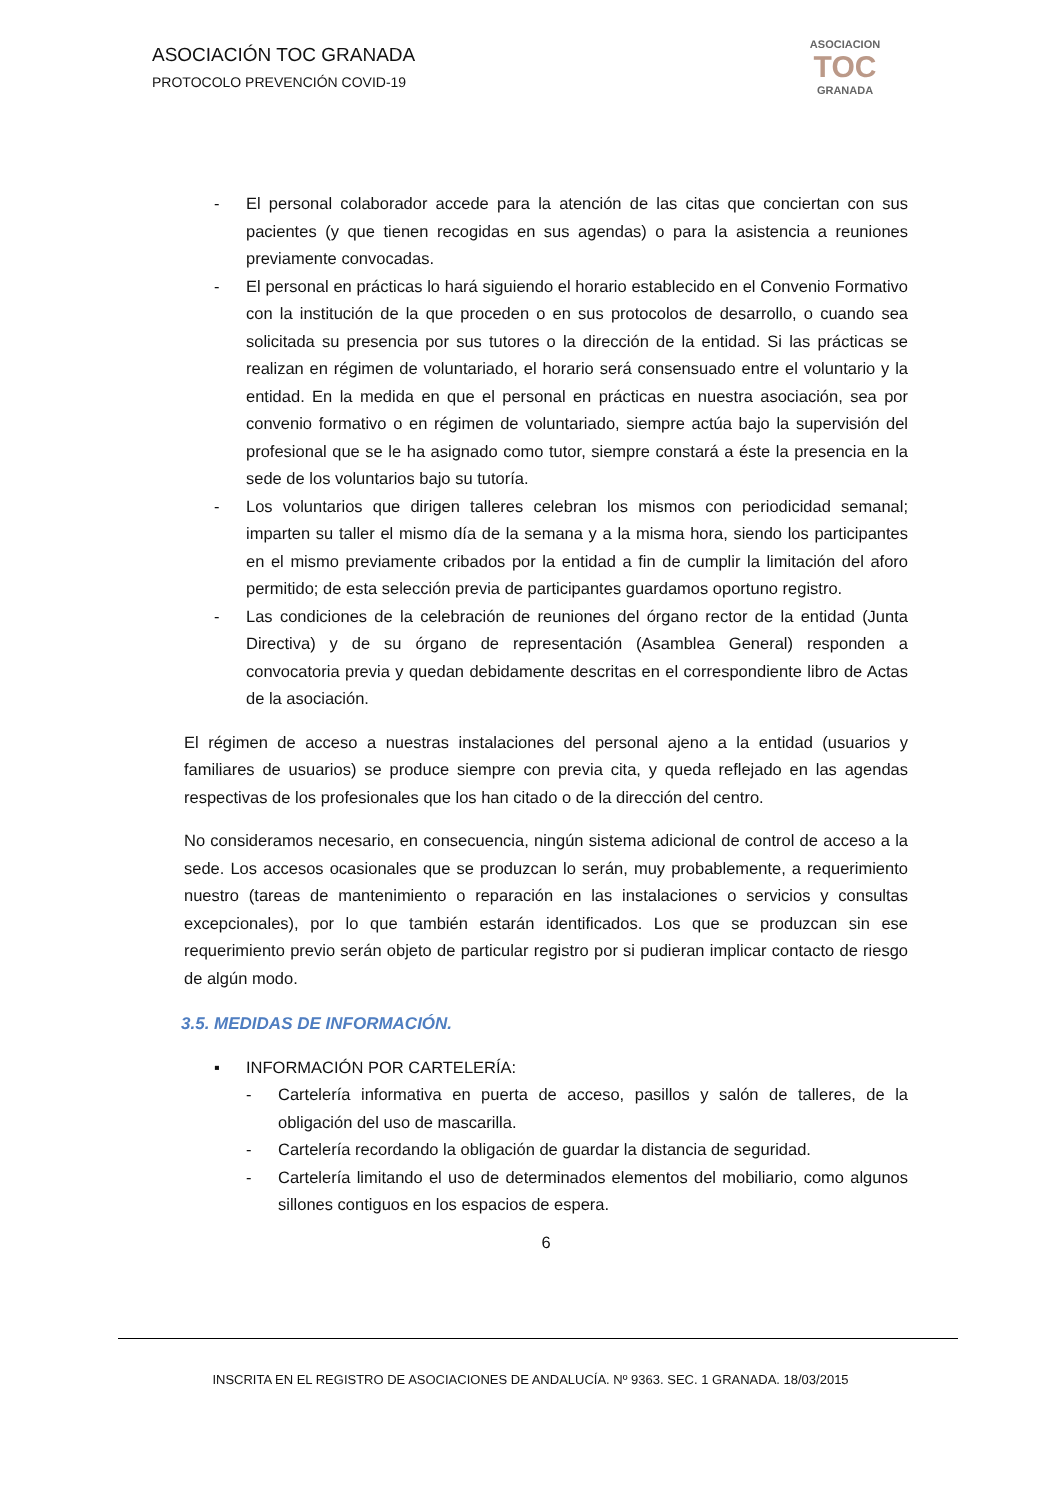ASOCIACIÓN TOC GRANADA
PROTOCOLO PREVENCIÓN COVID-19
ASOCIACION
TOC
GRANADA
- El personal colaborador accede para la atención de las citas que conciertan con sus pacientes (y que tienen recogidas en sus agendas) o para la asistencia a reuniones previamente convocadas.
- El personal en prácticas lo hará siguiendo el horario establecido en el Convenio Formativo con la institución de la que proceden o en sus protocolos de desarrollo, o cuando sea solicitada su presencia por sus tutores o la dirección de la entidad. Si las prácticas se realizan en régimen de voluntariado, el horario será consensuado entre el voluntario y la entidad. En la medida en que el personal en prácticas en nuestra asociación, sea por convenio formativo o en régimen de voluntariado, siempre actúa bajo la supervisión del profesional que se le ha asignado como tutor, siempre constará a éste la presencia en la sede de los voluntarios bajo su tutoría.
- Los voluntarios que dirigen talleres celebran los mismos con periodicidad semanal; imparten su taller el mismo día de la semana y a la misma hora, siendo los participantes en el mismo previamente cribados por la entidad a fin de cumplir la limitación del aforo permitido; de esta selección previa de participantes guardamos oportuno registro.
- Las condiciones de la celebración de reuniones del órgano rector de la entidad (Junta Directiva) y de su órgano de representación (Asamblea General) responden a convocatoria previa y quedan debidamente descritas en el correspondiente libro de Actas de la asociación.
El régimen de acceso a nuestras instalaciones del personal ajeno a la entidad (usuarios y familiares de usuarios) se produce siempre con previa cita, y queda reflejado en las agendas respectivas de los profesionales que los han citado o de la dirección del centro.
No consideramos necesario, en consecuencia, ningún sistema adicional de control de acceso a la sede. Los accesos ocasionales que se produzcan lo serán, muy probablemente, a requerimiento nuestro (tareas de mantenimiento o reparación en las instalaciones o servicios y consultas excepcionales), por lo que también estarán identificados. Los que se produzcan sin ese requerimiento previo serán objeto de particular registro por si pudieran implicar contacto de riesgo de algún modo.
3.5. MEDIDAS DE INFORMACIÓN.
▪ INFORMACIÓN POR CARTELERÍA:
- Cartelería informativa en puerta de acceso, pasillos y salón de talleres, de la obligación del uso de mascarilla.
- Cartelería recordando la obligación de guardar la distancia de seguridad.
- Cartelería limitando el uso de determinados elementos del mobiliario, como algunos sillones contiguos en los espacios de espera.
6
INSCRITA EN EL REGISTRO DE ASOCIACIONES DE ANDALUCÍA. Nº 9363. SEC. 1 GRANADA. 18/03/2015